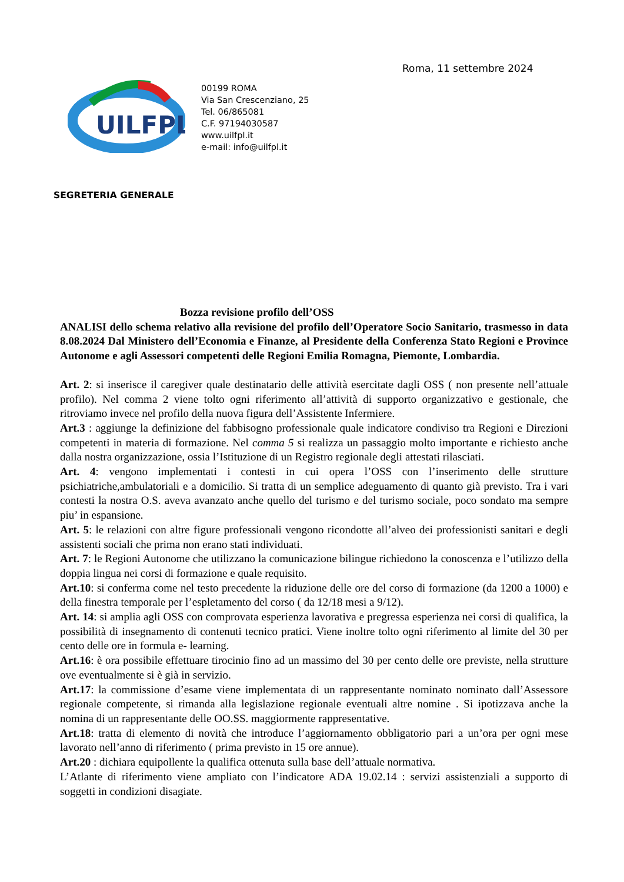Roma, 11 settembre 2024
UILFPL
00199 ROMA
Via San Crescenziano, 25
Tel. 06/865081
C.F. 97194030587
www.uilfpl.it
e-mail: info@uilfpl.it
SEGRETERIA GENERALE
Bozza revisione profilo dell’OSS
ANALISI dello schema relativo alla revisione del profilo dell’Operatore Socio Sanitario, trasmesso in data 8.08.2024 Dal Ministero dell’Economia e Finanze, al Presidente della Conferenza Stato Regioni e Province Autonome e agli Assessori competenti delle Regioni Emilia Romagna, Piemonte, Lombardia.
Art. 2: si inserisce il caregiver quale destinatario delle attività esercitate dagli OSS ( non presente nell’attuale profilo). Nel comma 2 viene tolto ogni riferimento all’attività di supporto organizzativo e gestionale, che ritroviamo invece nel profilo della nuova figura dell’Assistente Infermiere.
Art.3 : aggiunge la definizione del fabbisogno professionale quale indicatore condiviso tra Regioni e Direzioni competenti in materia di formazione. Nel comma 5 si realizza un passaggio molto importante e richiesto anche dalla nostra organizzazione, ossia l’Istituzione di un Registro regionale degli attestati rilasciati.
Art. 4: vengono implementati i contesti in cui opera l’OSS con l’inserimento delle strutture psichiatriche,ambulatoriali e a domicilio. Si tratta di un semplice adeguamento di quanto già previsto. Tra i vari contesti la nostra O.S. aveva avanzato anche quello del turismo e del turismo sociale, poco sondato ma sempre piu’ in espansione.
Art. 5: le relazioni con altre figure professionali vengono ricondotte all’alveo dei professionisti sanitari e degli assistenti sociali che prima non erano stati individuati.
Art. 7: le Regioni Autonome che utilizzano la comunicazione bilingue richiedono la conoscenza e l’utilizzo della doppia lingua nei corsi di formazione e quale requisito.
Art.10: si conferma come nel testo precedente la riduzione delle ore del corso di formazione (da 1200 a 1000) e della finestra temporale per l’espletamento del corso ( da 12/18 mesi a 9/12).
Art. 14: si amplia agli OSS con comprovata esperienza lavorativa e pregressa esperienza nei corsi di qualifica, la possibilità di insegnamento di contenuti tecnico pratici. Viene inoltre tolto ogni riferimento al limite del 30 per cento delle ore in formula e- learning.
Art.16: è ora possibile effettuare tirocinio fino ad un massimo del 30 per cento delle ore previste, nella strutture ove eventualmente si è già in servizio.
Art.17: la commissione d’esame viene implementata di un rappresentante nominato nominato dall’Assessore regionale competente, si rimanda alla legislazione regionale eventuali altre nomine . Si ipotizzava anche la nomina di un rappresentante delle OO.SS. maggiormente rappresentative.
Art.18: tratta di elemento di novità che introduce l’aggiornamento obbligatorio pari a un’ora per ogni mese lavorato nell’anno di riferimento ( prima previsto in 15 ore annue).
Art.20 : dichiara equipollente la qualifica ottenuta sulla base dell’attuale normativa.
L’Atlante di riferimento viene ampliato con l’indicatore ADA 19.02.14 : servizi assistenziali a supporto di soggetti in condizioni disagiate.